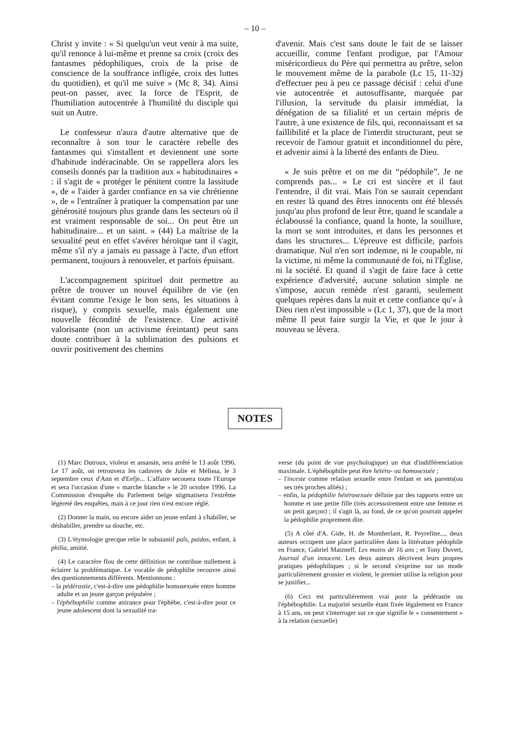– 10 –
Christ y invite : « Si quelqu'un veut venir à ma suite, qu'il renonce à lui-même et prenne sa croix (croix des fantasmes pédophiliques, croix de la prise de conscience de la souffrance infligée, croix des luttes du quotidien), et qu'il me suive » (Mc 8, 34). Ainsi peut-on passer, avec la force de l'Esprit, de l'humiliation autocentrée à l'humilité du disciple qui suit un Autre.
Le confesseur n'aura d'autre alternative que de reconnaître à son tour le caractère rebelle des fantasmes qui s'installent et deviennent une sorte d'habitude indéracinable. On se rappellera alors les conseils donnés par la tradition aux « habitudinaires » : il s'agit de « protéger le pénitent contre la lassitude », de « l'aider à garder confiance en sa vie chrétienne », de « l'entraîner à pratiquer la compensation par une générosité toujours plus grande dans les secteurs où il est vraiment responsable de soi... On peut être un habitudinaire... et un saint. » (44) La maîtrise de la sexualité peut en effet s'avérer héroïque tant il s'agit, même s'il n'y a jamais eu passage à l'acte, d'un effort permanent, toujours à renouveler, et parfois épuisant.
L'accompagnement spirituel doit permettre au prêtre de trouver un nouvel équilibre de vie (en évitant comme l'exige le bon sens, les situations à risque), y compris sexuelle, mais également une nouvelle fécondité de l'existence. Une activité valorisante (non un activisme éreintant) peut sans doute contribuer à la sublimation des pulsions et ouvrir positivement des chemins
d'avenir. Mais c'est sans doute le fait de se laisser accueillir, comme l'enfant prodigue, par l'Amour miséricordieux du Père qui permettra au prêtre, selon le mouvement même de la parabole (Lc 15, 11-32) d'effectuer peu à peu ce passage décisif : celui d'une vie autocentrée et autosuffisante, marquée par l'illusion, la servitude du plaisir immédiat, la dénégation de sa filialité et un certain mépris de l'autre, à une existence de fils, qui, reconnaissant et sa faillibilité et la place de l'interdit structurant, peut se recevoir de l'amour gratuit et inconditionnel du père, et advenir ainsi à la liberté des enfants de Dieu.
« Je suis prêtre et on me dit “pédophile”. Je ne comprends pas... » Le cri est sincère et il faut l'entendre, il dit vrai. Mais l'on se saurait cependant en rester là quand des êtres innocents ont été blessés jusqu'au plus profond de leur être, quand le scandale a éclaboussé la confiance, quand la honte, la souillure, la mort se sont introduites, et dans les personnes et dans les structures... L'épreuve est difficile, parfois dramatique. Nul n'en sort indemne, ni le coupable, ni la victime, ni même la communauté de foi, ni l'Église, ni la société. Et quand il s'agit de faire face à cette expérience d'adversité, aucune solution simple ne s'impose, aucun remède n'est garanti, seulement quelques repères dans la nuit et cette confiance qu'« à Dieu rien n'est impossible » (Lc 1, 37), que de la mort même Il peut faire surgir la Vie, et que le jour à nouveau se lèvera.
NOTES
(1) Marc Dutroux, violeur et assassin, sera arrêté le 13 août 1996. Le 17 août, on retrouvera les cadavres de Julie et Mélissa, le 3 septembre ceux d'Ann et d'Eefje... L'affaire secouera toute l'Europe et sera l'occasion d'une « marche blanche » le 20 octobre 1996. La Commission d'enquête du Parlement belge stigmatisera l'extrême légèreté des enquêtes, mais à ce jour rien n'est encore réglé.
(2) Donner la main, ou encore aider un jeune enfant à s'habiller, se déshabiller, prendre sa douche, etc.
(3) L'étymologie grecque relie le substantif paîs, paidos, enfant, à philia, amitié.
(4) Le caractère flou de cette définition ne contribue nullement à éclairer la problématique. Le vocable de pédophilie recouvre ainsi des questionnements différents. Mentionnons :
– la pédérastie, c'est-à-dire une pédophilie homosexuée entre homme adulte et un jeune garçon prépubère ;
– l'éphébophilie comme attirance pour l'éphèbe, c'est-à-dire pour ce jeune adolescent dont la sexualité tra-
verse (du point de vue psychologique) un état d'indifférenciation maximale. L'éphébophilie peut être hétéro- ou homosexuée ;
– l'inceste comme relation sexuelle entre l'enfant et ses parents(ou ses très proches alliés) ;
– enfin, la pédophilie hétérosexuée définie par des rapports entre un homme et une petite fille (très accessoirement entre une femme et un petit garçon) ; il s'agit là, au fond, de ce qu'on pourrait appeler la pédophilie proprement dite.
(5) A côté d'A. Gide, H. de Montherlant, R. Peyrefitte..., deux auteurs occupent une place particulière dans la littérature pédophile en France, Gabriel Matzneff, Les moins de 16 ans ; et Tony Duvert, Journal d'un innocent. Les deux auteurs décrivent leurs propres pratiques pédophiliques ; si le second s'exprime sur un mode particulièrement grossier et violent, le premier utilise la religion pour se justifier...
(6) Ceci est particulièrement vrai pour la pédérastie ou l'éphébophilie. La majorité sexuelle étant fixée légalement en France à 15 ans, on peut s'interroger sur ce que signifie le « consentement » à la relation (sexuelle)